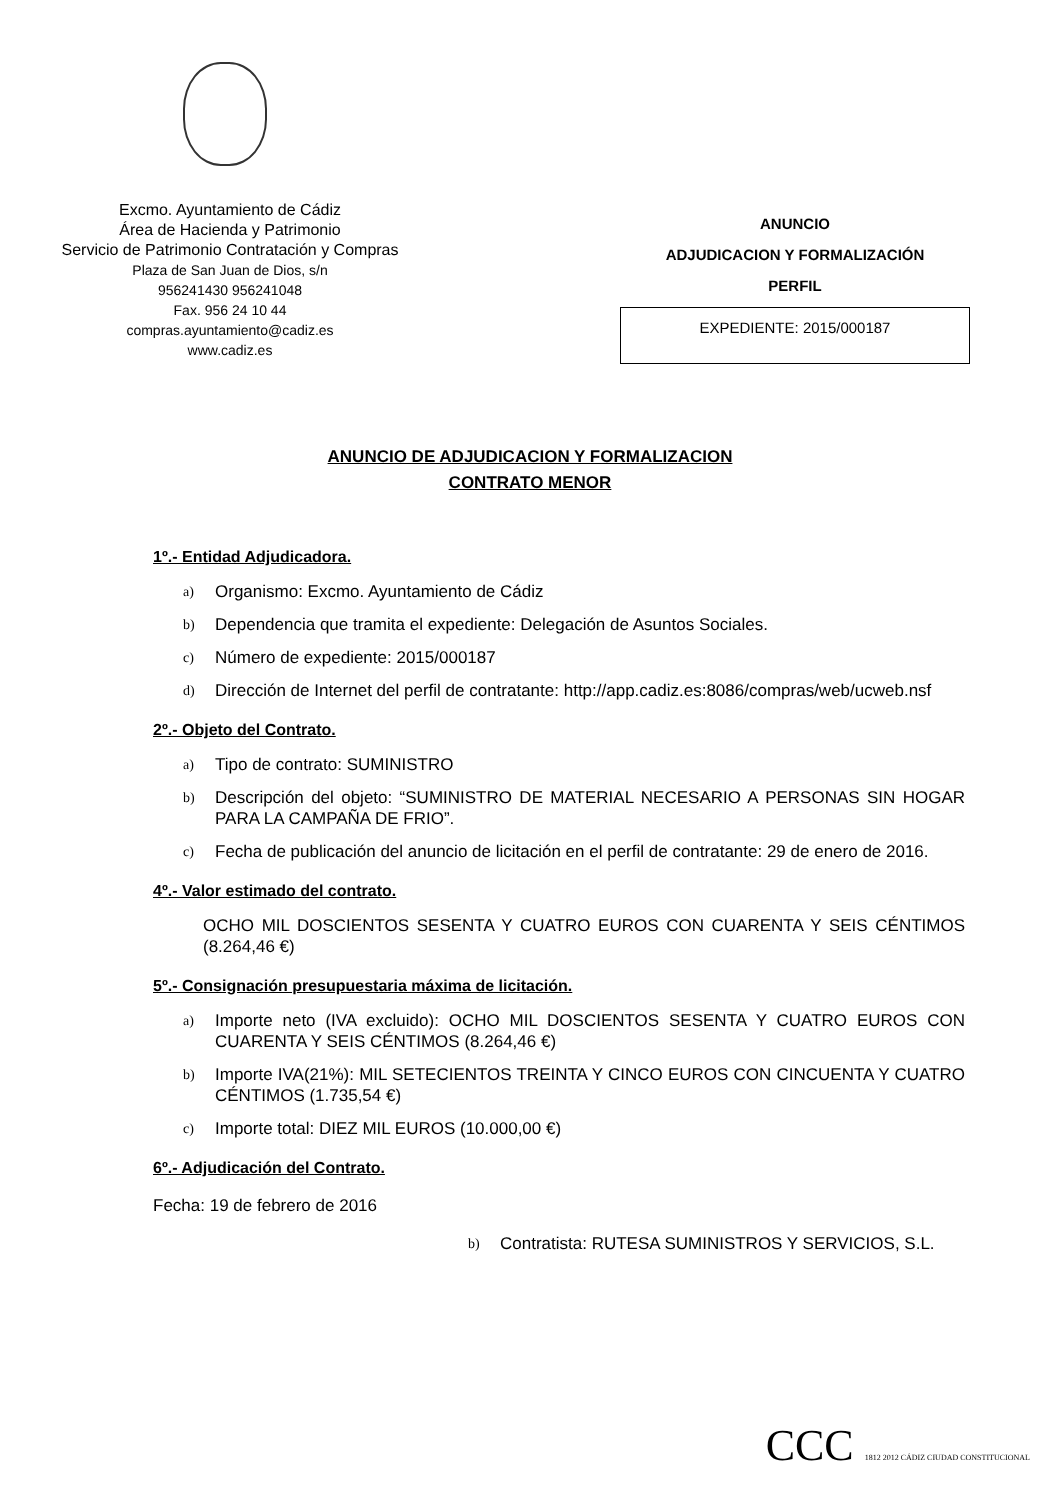Excmo. Ayuntamiento de Cádiz
Área de Hacienda y Patrimonio
Servicio de Patrimonio Contratación y Compras
Plaza de San Juan de Dios, s/n
956241430 956241048
Fax. 956 24 10 44
compras.ayuntamiento@cadiz.es
www.cadiz.es
ANUNCIO
ADJUDICACION Y FORMALIZACIÓN
PERFIL
EXPEDIENTE: 2015/000187
ANUNCIO DE ADJUDICACION Y FORMALIZACION
CONTRATO MENOR
1º.- Entidad Adjudicadora.
a) Organismo: Excmo. Ayuntamiento de Cádiz
b) Dependencia que tramita el expediente: Delegación de Asuntos Sociales.
c) Número de expediente: 2015/000187
d) Dirección de Internet del perfil de contratante: http://app.cadiz.es:8086/compras/web/ucweb.nsf
2º.- Objeto del Contrato.
a) Tipo de contrato: SUMINISTRO
b) Descripción del objeto: “SUMINISTRO DE MATERIAL NECESARIO A PERSONAS SIN HOGAR PARA LA CAMPAÑA DE FRIO”.
c) Fecha de publicación del anuncio de licitación en el perfil de contratante: 29 de enero de 2016.
4º.- Valor estimado del contrato.
OCHO MIL DOSCIENTOS SESENTA Y CUATRO EUROS CON CUARENTA Y SEIS CÉNTIMOS (8.264,46 €)
5º.- Consignación presupuestaria máxima de licitación.
a) Importe neto (IVA excluido): OCHO MIL DOSCIENTOS SESENTA Y CUATRO EUROS CON CUARENTA Y SEIS CÉNTIMOS (8.264,46 €)
b) Importe IVA(21%): MIL SETECIENTOS TREINTA Y CINCO EUROS CON CINCUENTA Y CUATRO CÉNTIMOS (1.735,54 €)
c) Importe total: DIEZ MIL EUROS (10.000,00 €)
6º.- Adjudicación del Contrato.
Fecha: 19 de febrero de 2016
b) Contratista: RUTESA SUMINISTROS Y SERVICIOS, S.L.
CCC 1812 2012 CÁDIZ CIUDAD CONSTITUCIONAL